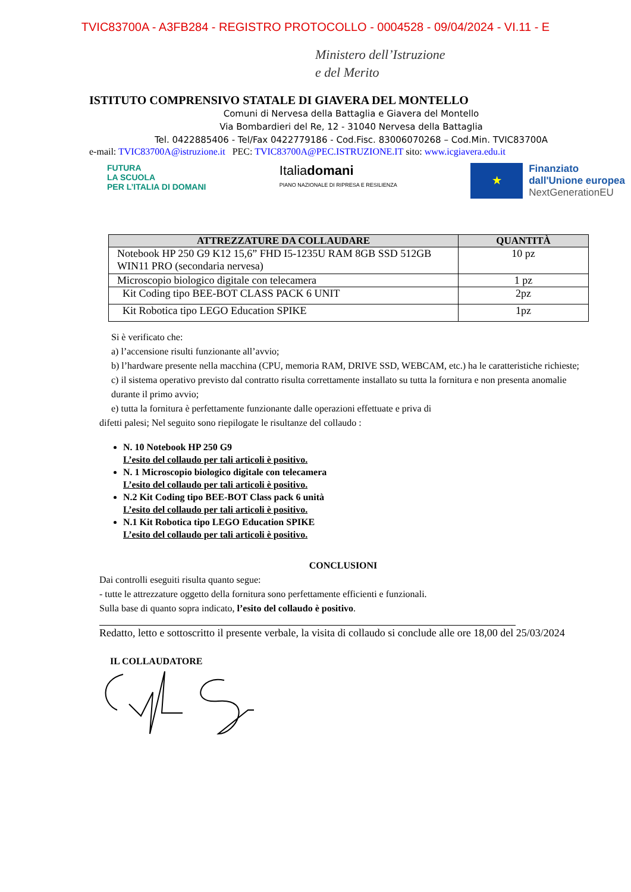TVIC83700A - A3FB284 - REGISTRO PROTOCOLLO - 0004528 - 09/04/2024 - VI.11 - E
Ministero dell’Istruzione
e del Merito
ISTITUTO COMPRENSIVO STATALE DI GIAVERA DEL MONTELLO
Comuni di Nervesa della Battaglia e Giavera del Montello
Via Bombardieri del Re, 12 - 31040 Nervesa della Battaglia
Tel. 0422885406 - Tel/Fax 0422779186 - Cod.Fisc. 83006070268 – Cod.Min. TVIC83700A
e-mail: TVIC83700A@istruzione.it PEC: TVIC83700A@PEC.ISTRUZIONE.IT sito: www.icgiavera.edu.it
FUTURA
LA SCUOLA
PER L’ITALIA DI DOMANI
Italiadomani
PIANO NAZIONALE DI RIPRESA E RESILIENZA
★
Finanziato
dall'Unione europea
NextGenerationEU
| ATTREZZATURE DA COLLAUDARE | QUANTITÀ |
| --- | --- |
| Notebook HP 250 G9 K12 15,6” FHD I5-1235U RAM 8GB SSD 512GB WIN11 PRO (secondaria nervesa) | 10 pz |
| Microscopio biologico digitale con telecamera | 1 pz |
| Kit Coding tipo BEE-BOT CLASS PACK 6 UNIT | 2pz |
| Kit Robotica tipo LEGO Education SPIKE | 1pz |
Si è verificato che:
a) l’accensione risulti funzionante all’avvio;
b) l’hardware presente nella macchina (CPU, memoria RAM, DRIVE SSD, WEBCAM, etc.) ha le caratteristiche richieste;
c) il sistema operativo previsto dal contratto risulta correttamente installato su tutta la fornitura e non presenta anomalie durante il primo avvio;
e) tutta la fornitura è perfettamente funzionante dalle operazioni effettuate e priva di
difetti palesi; Nel seguito sono riepilogate le risultanze del collaudo :
N. 10 Notebook HP 250 G9
L’esito del collaudo per tali articoli è positivo.
N. 1 Microscopio biologico digitale con telecamera
L’esito del collaudo per tali articoli è positivo.
N.2 Kit Coding tipo BEE-BOT Class pack 6 unità
L’esito del collaudo per tali articoli è positivo.
N.1 Kit Robotica tipo LEGO Education SPIKE
L’esito del collaudo per tali articoli è positivo.
CONCLUSIONI
Dai controlli eseguiti risulta quanto segue:
- tutte le attrezzature oggetto della fornitura sono perfettamente efficienti e funzionali.
Sulla base di quanto sopra indicato, l’esito del collaudo è positivo.
Redatto, letto e sottoscritto il presente verbale, la visita di collaudo si conclude alle ore 18,00 del 25/03/2024
IL COLLAUDATORE